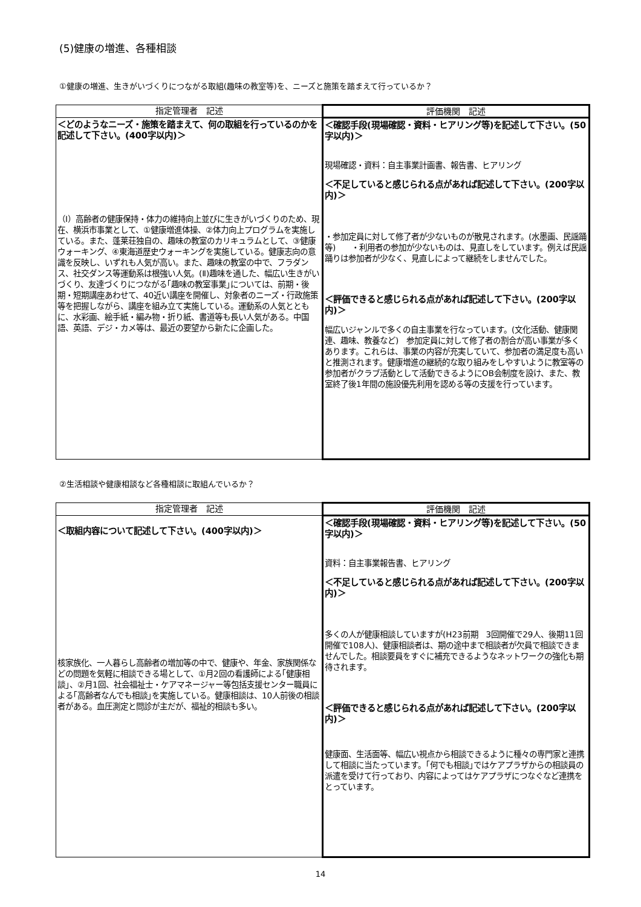(5)健康の増進、各種相談
①健康の増進、生きがいづくりにつながる取組(趣味の教室等)を、ニーズと施策を踏まえて行っているか？
| 指定管理者 記述 | 評価機関 記述 |
| --- | --- |
| ＜どのようなニーズ・施策を踏まえて、何の取組を行っているのかを記述して下さい。(400字以内)＞ （Ⅰ）高齢者の健康保持・体力の維持向上並びに生きがいづくりのため、現在、横浜市事業として、①健康増進体操、②体力向上プログラムを実施している。また、蓬莱荘独自の、趣味の教室のカリキュラムとして、③健康ウォーキング、④東海道歴史ウォーキングを実施している。健康志向の意識を反映し、いずれも人気が高い。また、趣味の教室の中で、フラダンス、社交ダンス等運動系は根強い人気。(Ⅱ)趣味を通した、幅広い生きがいづくり、友達づくりにつながる｢趣味の教室事業｣については、前期・後期・短期講座あわせて、40近い講座を開催し、対象者のニーズ・行政施策等を把握しながら、講座を組み立て実施している。運動系の人気とともに、水彩画、絵手紙・編み物・折り紙、書道等も長い人気がある。中国語、英語、デジ・カメ等は、最近の要望から新たに企画した。 | ＜確認手段(現場確認・資料・ヒアリング等)を記述して下さい。(50字以内)＞ 現場確認・資料：自主事業計画書、報告書、ヒアリング ＜不足していると感じられる点があれば記述して下さい。(200字以内)＞ ・参加定員に対して修了者が少ないものが散見されます。(水墨画、民謡踊等) ・利用者の参加が少ないものは、見直しをしています。例えば民謡踊りは参加者が少なく、見直しによって継続をしませんでした。 ＜評価できると感じられる点があれば記述して下さい。(200字以内)＞ 幅広いジャンルで多くの自主事業を行なっています。(文化活動、健康関連、趣味、教養など) 参加定員に対して修了者の割合が高い事業が多くあります。これらは、事業の内容が充実していて、参加者の満足度も高いと推測されます。健康増進の継続的な取り組みをしやすいように教室等の参加者がクラブ活動として活動できるようにOB会制度を設け、また、教室終了後1年間の施設優先利用を認める等の支援を行っています。 |
②生活相談や健康相談など各種相談に取組んでいるか？
| 指定管理者 記述 | 評価機関 記述 |
| --- | --- |
| ＜取組内容について記述して下さい。(400字以内)＞ 核家族化、一人暮らし高齢者の増加等の中で、健康や、年金、家族関係などの問題を気軽に相談できる場として、①月2回の看護師による｢健康相談｣、②月1回、社会福祉士・ケアマネージャー等包括支援センター職員による｢高齢者なんでも相談｣を実施している。健康相談は、10人前後の相談者がある。血圧測定と問診が主だが、福祉的相談も多い。 | ＜確認手段(現場確認・資料・ヒアリング等)を記述して下さい。(50字以内)＞ 資料：自主事業報告書、ヒアリング ＜不足していると感じられる点があれば記述して下さい。(200字以内)＞ 多くの人が健康相談していますが(H23前期 3回開催で29人、後期11回開催で108人)、健康相談者は、期の途中まで相談者が欠員で相談できませんでした。相談要員をすぐに補充できるようなネットワークの強化も期待されます。 ＜評価できると感じられる点があれば記述して下さい。(200字以内)＞ 健康面、生活面等、幅広い視点から相談できるように種々の専門家と連携して相談に当たっています。｢何でも相談｣ではケアプラザからの相談員の派遣を受けて行っており、内容によってはケアプラザにつなぐなど連携をとっています。 |
14